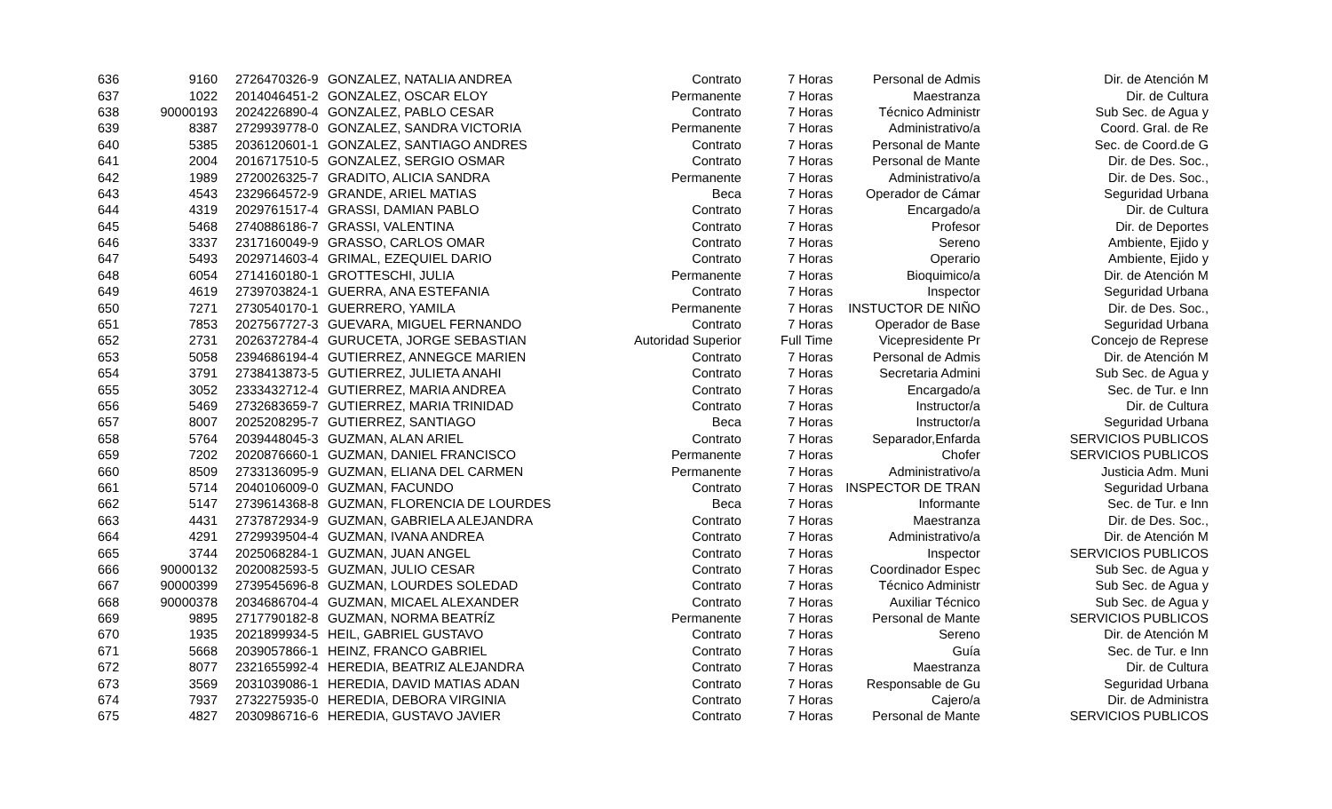| 636 | 9160 | 2726470326-9 | GONZALEZ, NATALIA ANDREA | Contrato | 7 Horas | Personal de Admis | Dir. de Atención M |
| 637 | 1022 | 2014046451-2 | GONZALEZ, OSCAR ELOY | Permanente | 7 Horas | Maestranza | Dir. de Cultura |
| 638 | 90000193 | 2024226890-4 | GONZALEZ, PABLO CESAR | Contrato | 7 Horas | Técnico Administr | Sub Sec. de Agua y |
| 639 | 8387 | 2729939778-0 | GONZALEZ, SANDRA VICTORIA | Permanente | 7 Horas | Administrativo/a | Coord. Gral. de Re |
| 640 | 5385 | 2036120601-1 | GONZALEZ, SANTIAGO ANDRES | Contrato | 7 Horas | Personal de Mante | Sec. de Coord.de G |
| 641 | 2004 | 2016717510-5 | GONZALEZ, SERGIO OSMAR | Contrato | 7 Horas | Personal de Mante | Dir. de Des. Soc., |
| 642 | 1989 | 2720026325-7 | GRADITO, ALICIA SANDRA | Permanente | 7 Horas | Administrativo/a | Dir. de Des. Soc., |
| 643 | 4543 | 2329664572-9 | GRANDE, ARIEL MATIAS | Beca | 7 Horas | Operador de Cámar | Seguridad Urbana |
| 644 | 4319 | 2029761517-4 | GRASSI, DAMIAN PABLO | Contrato | 7 Horas | Encargado/a | Dir. de Cultura |
| 645 | 5468 | 2740886186-7 | GRASSI, VALENTINA | Contrato | 7 Horas | Profesor | Dir. de Deportes |
| 646 | 3337 | 2317160049-9 | GRASSO, CARLOS OMAR | Contrato | 7 Horas | Sereno | Ambiente, Ejido y |
| 647 | 5493 | 2029714603-4 | GRIMAL, EZEQUIEL DARIO | Contrato | 7 Horas | Operario | Ambiente, Ejido y |
| 648 | 6054 | 2714160180-1 | GROTTESCHI, JULIA | Permanente | 7 Horas | Bioquimico/a | Dir. de Atención M |
| 649 | 4619 | 2739703824-1 | GUERRA, ANA ESTEFANIA | Contrato | 7 Horas | Inspector | Seguridad Urbana |
| 650 | 7271 | 2730540170-1 | GUERRERO, YAMILA | Permanente | 7 Horas | INSTUCTOR DE NIÑO | Dir. de Des. Soc., |
| 651 | 7853 | 2027567727-3 | GUEVARA, MIGUEL FERNANDO | Contrato | 7 Horas | Operador de Base | Seguridad Urbana |
| 652 | 2731 | 2026372784-4 | GURUCETA, JORGE SEBASTIAN | Autoridad Superior | Full Time | Vicepresidente Pr | Concejo de Represe |
| 653 | 5058 | 2394686194-4 | GUTIERREZ, ANNEGCE MARIEN | Contrato | 7 Horas | Personal de Admis | Dir. de Atención M |
| 654 | 3791 | 2738413873-5 | GUTIERREZ, JULIETA ANAHI | Contrato | 7 Horas | Secretaria Admini | Sub Sec. de Agua y |
| 655 | 3052 | 2333432712-4 | GUTIERREZ, MARIA ANDREA | Contrato | 7 Horas | Encargado/a | Sec. de Tur. e Inn |
| 656 | 5469 | 2732683659-7 | GUTIERREZ, MARIA TRINIDAD | Contrato | 7 Horas | Instructor/a | Dir. de Cultura |
| 657 | 8007 | 2025208295-7 | GUTIERREZ, SANTIAGO | Beca | 7 Horas | Instructor/a | Seguridad Urbana |
| 658 | 5764 | 2039448045-3 | GUZMAN, ALAN ARIEL | Contrato | 7 Horas | Separador,Enfarda | SERVICIOS PUBLICOS |
| 659 | 7202 | 2020876660-1 | GUZMAN, DANIEL FRANCISCO | Permanente | 7 Horas | Chofer | SERVICIOS PUBLICOS |
| 660 | 8509 | 2733136095-9 | GUZMAN, ELIANA DEL CARMEN | Permanente | 7 Horas | Administrativo/a | Justicia Adm. Muni |
| 661 | 5714 | 2040106009-0 | GUZMAN, FACUNDO | Contrato | 7 Horas | INSPECTOR DE TRAN | Seguridad Urbana |
| 662 | 5147 | 2739614368-8 | GUZMAN, FLORENCIA DE LOURDES | Beca | 7 Horas | Informante | Sec. de Tur. e Inn |
| 663 | 4431 | 2737872934-9 | GUZMAN, GABRIELA ALEJANDRA | Contrato | 7 Horas | Maestranza | Dir. de Des. Soc., |
| 664 | 4291 | 2729939504-4 | GUZMAN, IVANA ANDREA | Contrato | 7 Horas | Administrativo/a | Dir. de Atención M |
| 665 | 3744 | 2025068284-1 | GUZMAN, JUAN ANGEL | Contrato | 7 Horas | Inspector | SERVICIOS PUBLICOS |
| 666 | 90000132 | 2020082593-5 | GUZMAN, JULIO CESAR | Contrato | 7 Horas | Coordinador Espec | Sub Sec. de Agua y |
| 667 | 90000399 | 2739545696-8 | GUZMAN, LOURDES SOLEDAD | Contrato | 7 Horas | Técnico Administr | Sub Sec. de Agua y |
| 668 | 90000378 | 2034686704-4 | GUZMAN, MICAEL ALEXANDER | Contrato | 7 Horas | Auxiliar Técnico | Sub Sec. de Agua y |
| 669 | 9895 | 2717790182-8 | GUZMAN, NORMA BEATRÍZ | Permanente | 7 Horas | Personal de Mante | SERVICIOS PUBLICOS |
| 670 | 1935 | 2021899934-5 | HEIL, GABRIEL GUSTAVO | Contrato | 7 Horas | Sereno | Dir. de Atención M |
| 671 | 5668 | 2039057866-1 | HEINZ, FRANCO GABRIEL | Contrato | 7 Horas | Guía | Sec. de Tur. e Inn |
| 672 | 8077 | 2321655992-4 | HEREDIA, BEATRIZ ALEJANDRA | Contrato | 7 Horas | Maestranza | Dir. de Cultura |
| 673 | 3569 | 2031039086-1 | HEREDIA, DAVID MATIAS ADAN | Contrato | 7 Horas | Responsable de Gu | Seguridad Urbana |
| 674 | 7937 | 2732275935-0 | HEREDIA, DEBORA VIRGINIA | Contrato | 7 Horas | Cajero/a | Dir. de Administra |
| 675 | 4827 | 2030986716-6 | HEREDIA, GUSTAVO JAVIER | Contrato | 7 Horas | Personal de Mante | SERVICIOS PUBLICOS |